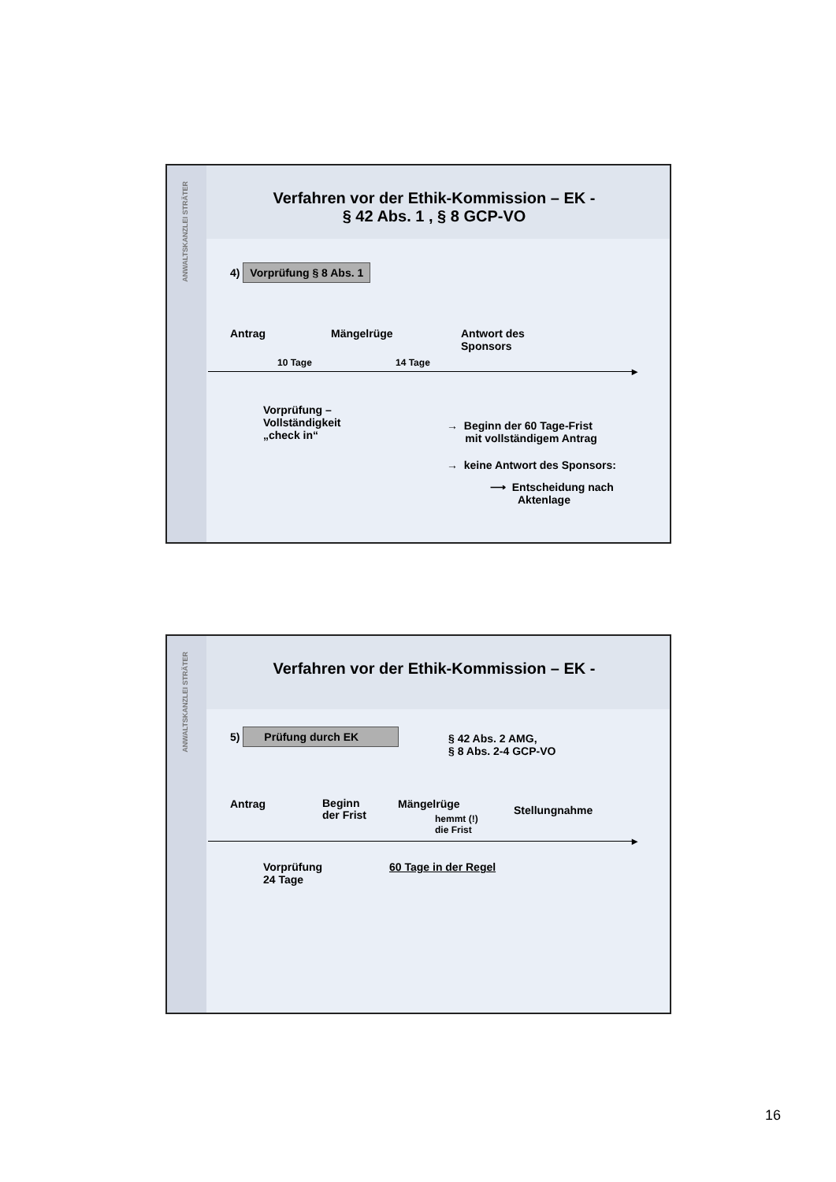ANWALTSKANZLEI STRÄTER
Verfahren vor der Ethik-Kommission – EK -
§ 42 Abs. 1 , § 8 GCP-VO
4) Vorprüfung § 8 Abs. 1
Antrag Mängelrüge
Antwort des
Sponsors
10 Tage 14 Tage
▸
Vorprüfung –
Vollständigkeit
„check in“
→ Beginn der 60 Tage-Frist
mit vollständigem Antrag
→ keine Antwort des Sponsors:
⟶ Entscheidung nach
Aktenlage
ANWALTSKANZLEI STRÄTER
Verfahren vor der Ethik-Kommission – EK -
5) Prüfung durch EK
§ 42 Abs. 2 AMG,
§ 8 Abs. 2-4 GCP-VO
Antrag
Beginn
der Frist
Mängelrüge
hemmt (!)
die Frist
Stellungnahme
▸
Vorprüfung
24 Tage
60 Tage in der Regel
16